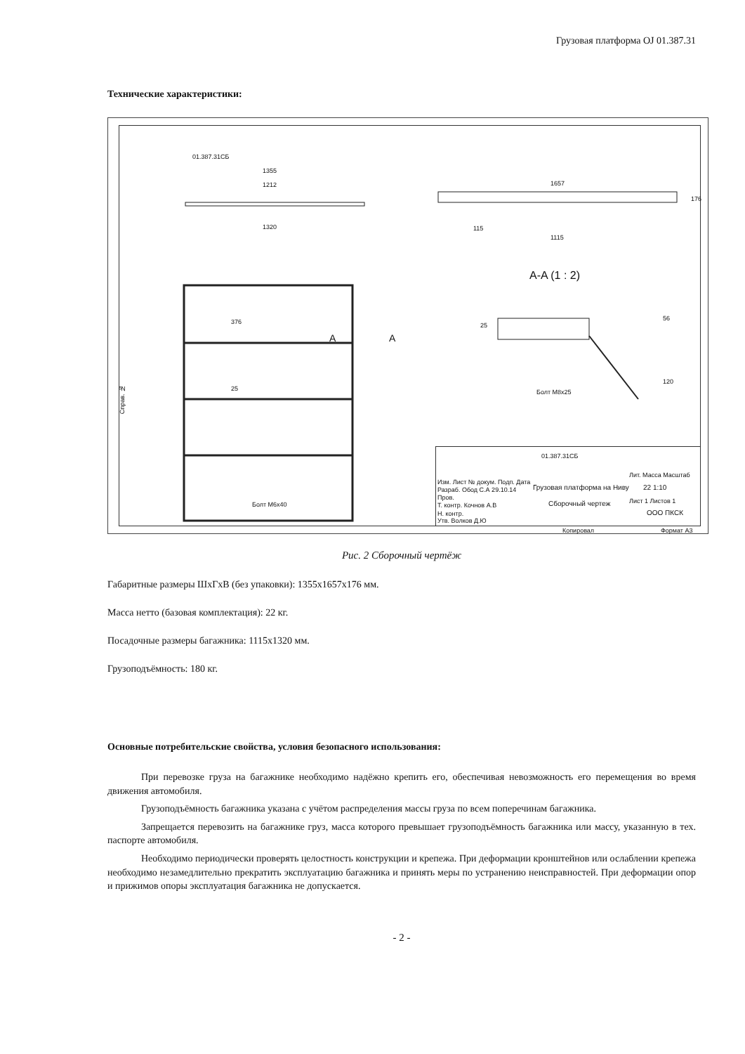Грузовая платформа OJ 01.387.31
Технические характеристики:
01.387.31СБ
1355
1212
1320
1657
176
115
1115
A-A (1 : 2)
25
56
120
Болт М8х25
376
25
A A
Болт М6х40
Справ. №
01.387.31СБ
Изм. Лист № докум. Подп. Дата
Разраб. Обод С.А 29.10.14
Пров.
Т. контр. Кочнов А.В
Н. контр.
Утв. Волков Д.Ю
Грузовая платформа на Ниву
Сборочный чертеж
Лит. Масса Масштаб
22 1:10
Лист 1 Листов 1
ООО ПКСК
Копировал Формат А3
Рис. 2 Сборочный чертёж
Габаритные размеры ШхГхВ (без упаковки): 1355х1657х176 мм.
Масса нетто (базовая комплектация): 22 кг.
Посадочные размеры багажника: 1115х1320 мм.
Грузоподъёмность: 180 кг.
Основные потребительские свойства, условия безопасного использования:
При перевозке груза на багажнике необходимо надёжно крепить его, обеспечивая невозможность его перемещения во время движения автомобиля.
Грузоподъёмность багажника указана с учётом распределения массы груза по всем поперечинам багажника.
Запрещается перевозить на багажнике груз, масса которого превышает грузоподъёмность багажника или массу, указанную в тех. паспорте автомобиля.
Необходимо периодически проверять целостность конструкции и крепежа. При деформации кронштейнов или ослаблении крепежа необходимо незамедлительно прекратить эксплуатацию багажника и принять меры по устранению неисправностей. При деформации опор и прижимов опоры эксплуатация багажника не допускается.
- 2 -